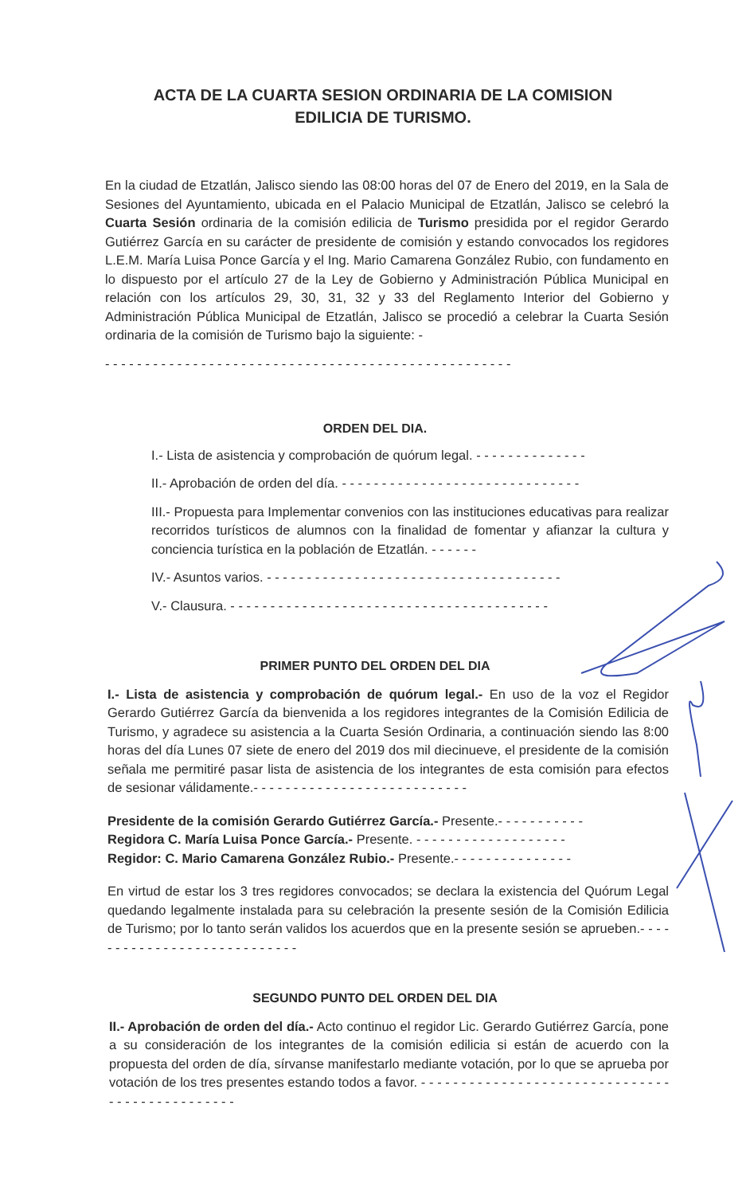ACTA DE LA CUARTA SESION ORDINARIA DE LA COMISION EDILICIA DE TURISMO.
En la ciudad de Etzatlán, Jalisco siendo las 08:00 horas del 07 de Enero del 2019, en la Sala de Sesiones del Ayuntamiento, ubicada en el Palacio Municipal de Etzatlán, Jalisco se celebró la Cuarta Sesión ordinaria de la comisión edilicia de Turismo presidida por el regidor Gerardo Gutiérrez García en su carácter de presidente de comisión y estando convocados los regidores L.E.M. María Luisa Ponce García y el Ing. Mario Camarena González Rubio, con fundamento en lo dispuesto por el artículo 27 de la Ley de Gobierno y Administración Pública Municipal en relación con los artículos 29, 30, 31, 32 y 33 del Reglamento Interior del Gobierno y Administración Pública Municipal de Etzatlán, Jalisco se procedió a celebrar la Cuarta Sesión ordinaria de la comisión de Turismo bajo la siguiente: -
- - - - - - - - - - - - - - - - - - - - - - - - - - - - - - - - - - - - - - - - - - - - - - - - - - -
ORDEN DEL DIA.
I.- Lista de asistencia y comprobación de quórum legal. - - - - - - - - - - - - - -
II.- Aprobación de orden del día. - - - - - - - - - - - - - - - - - - - - - - - - - - - - - -
III.- Propuesta para Implementar convenios con las instituciones educativas para realizar recorridos turísticos de alumnos con la finalidad de fomentar y afianzar la cultura y conciencia turística en la población de Etzatlán. - - - - - -
IV.- Asuntos varios. - - - - - - - - - - - - - - - - - - - - - - - - - - - - - - - - - - - - -
V.- Clausura. - - - - - - - - - - - - - - - - - - - - - - - - - - - - - - - - - - - - - - - -
PRIMER PUNTO DEL ORDEN DEL DIA
I.- Lista de asistencia y comprobación de quórum legal.- En uso de la voz el Regidor Gerardo Gutiérrez García da bienvenida a los regidores integrantes de la Comisión Edilicia de Turismo, y agradece su asistencia a la Cuarta Sesión Ordinaria, a continuación siendo las 8:00 horas del día Lunes 07 siete de enero del 2019 dos mil diecinueve, el presidente de la comisión señala me permitiré pasar lista de asistencia de los integrantes de esta comisión para efectos de sesionar válidamente.- - - - - - - - - - - - - - - - - - - - - - - - - - -
Presidente de la comisión Gerardo Gutiérrez García.- Presente.- - - - - - - - - - -
Regidora C. María Luisa Ponce García.- Presente. - - - - - - - - - - - - - - - - - - -
Regidor: C. Mario Camarena González Rubio.- Presente.- - - - - - - - - - - - - - -
En virtud de estar los 3 tres regidores convocados; se declara la existencia del Quórum Legal quedando legalmente instalada para su celebración la presente sesión de la Comisión Edilicia de Turismo; por lo tanto serán validos los acuerdos que en la presente sesión se aprueben.- - - - - - - - - - - - - - - - - - - - - - - - - - - -
SEGUNDO PUNTO DEL ORDEN DEL DIA
II.- Aprobación de orden del día.- Acto continuo el regidor Lic. Gerardo Gutiérrez García, pone a su consideración de los integrantes de la comisión edilicia si están de acuerdo con la propuesta del orden de día, sírvanse manifestarlo mediante votación, por lo que se aprueba por votación de los tres presentes estando todos a favor. - - - - - - - - - - - - - - - - - - - - - - - - - - - - - - - - - - - - - - - - - - - - - - -